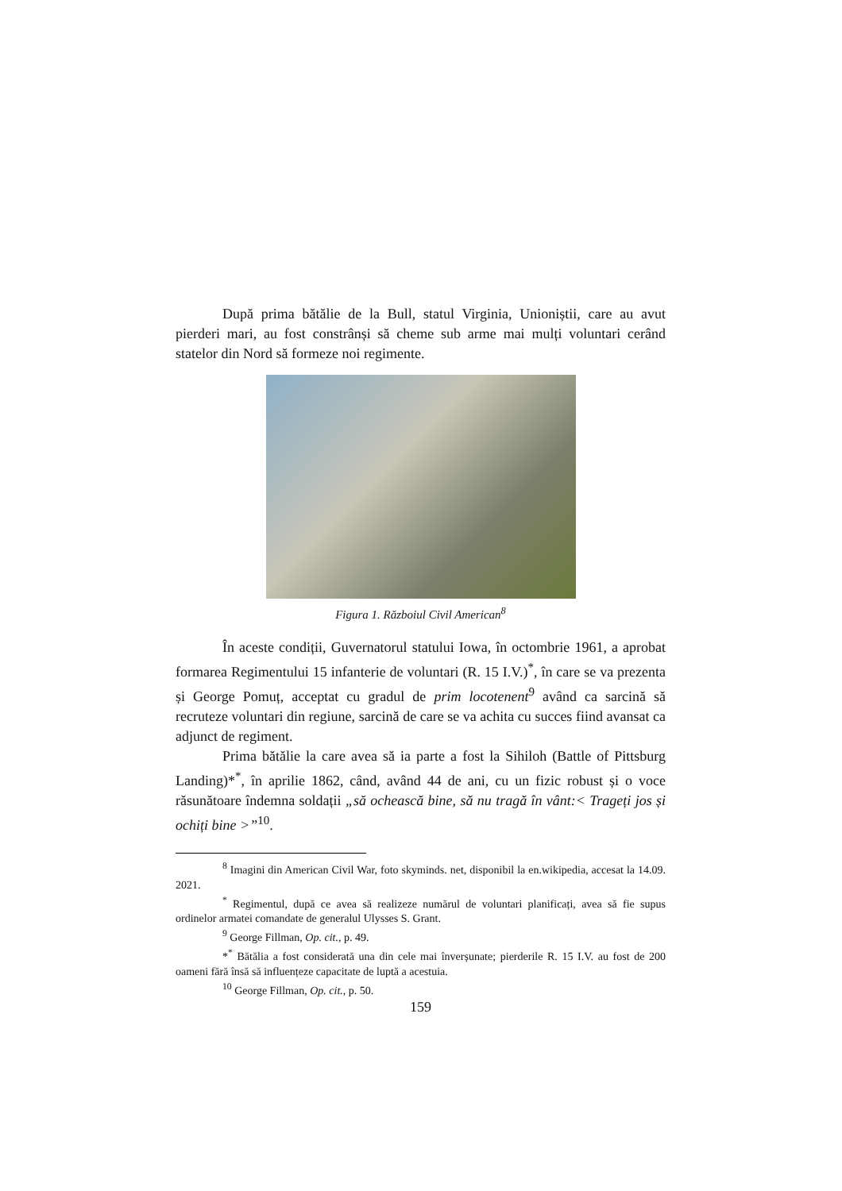După prima bătălie de la Bull, statul Virginia, Unioniștii, care au avut pierderi mari, au fost constrânși să cheme sub arme mai mulți voluntari cerând statelor din Nord să formeze noi regimente.
Figura 1. Războiul Civil American<sup>8</sup>
În aceste condiții, Guvernatorul statului Iowa, în octombrie 1961, a aprobat formarea Regimentului 15 infanterie de voluntari (R. 15 I.V.)<sup>*</sup>, în care se va prezenta și George Pomuț, acceptat cu gradul de prim locotenent<sup>9</sup> având ca sarcină să recruteze voluntari din regiune, sarcină de care se va achita cu succes fiind avansat ca adjunct de regiment.
Prima bătălie la care avea să ia parte a fost la Sihiloh (Battle of Pittsburg Landing)*<sup>*</sup>, în aprilie 1862, când, având 44 de ani, cu un fizic robust și o voce răsunătoare îndemna soldații „să ochească bine, să nu tragă în vânt:< Trageți jos și ochiți bine >”<sup>10</sup>.
<sup>8</sup> Imagini din American Civil War, foto skyminds. net, disponibil la en.wikipedia, accesat la 14.09. 2021.
<sup>*</sup> Regimentul, după ce avea să realizeze numărul de voluntari planificați, avea să fie supus ordinelor armatei comandate de generalul Ulysses S. Grant.
<sup>9</sup> George Fillman, Op. cit., p. 49.
*<sup>*</sup> Bătălia a fost considerată una din cele mai înverșunate; pierderile R. 15 I.V. au fost de 200 oameni fără însă să influențeze capacitate de luptă a acestuia.
<sup>10</sup> George Fillman, Op. cit., p. 50.
159